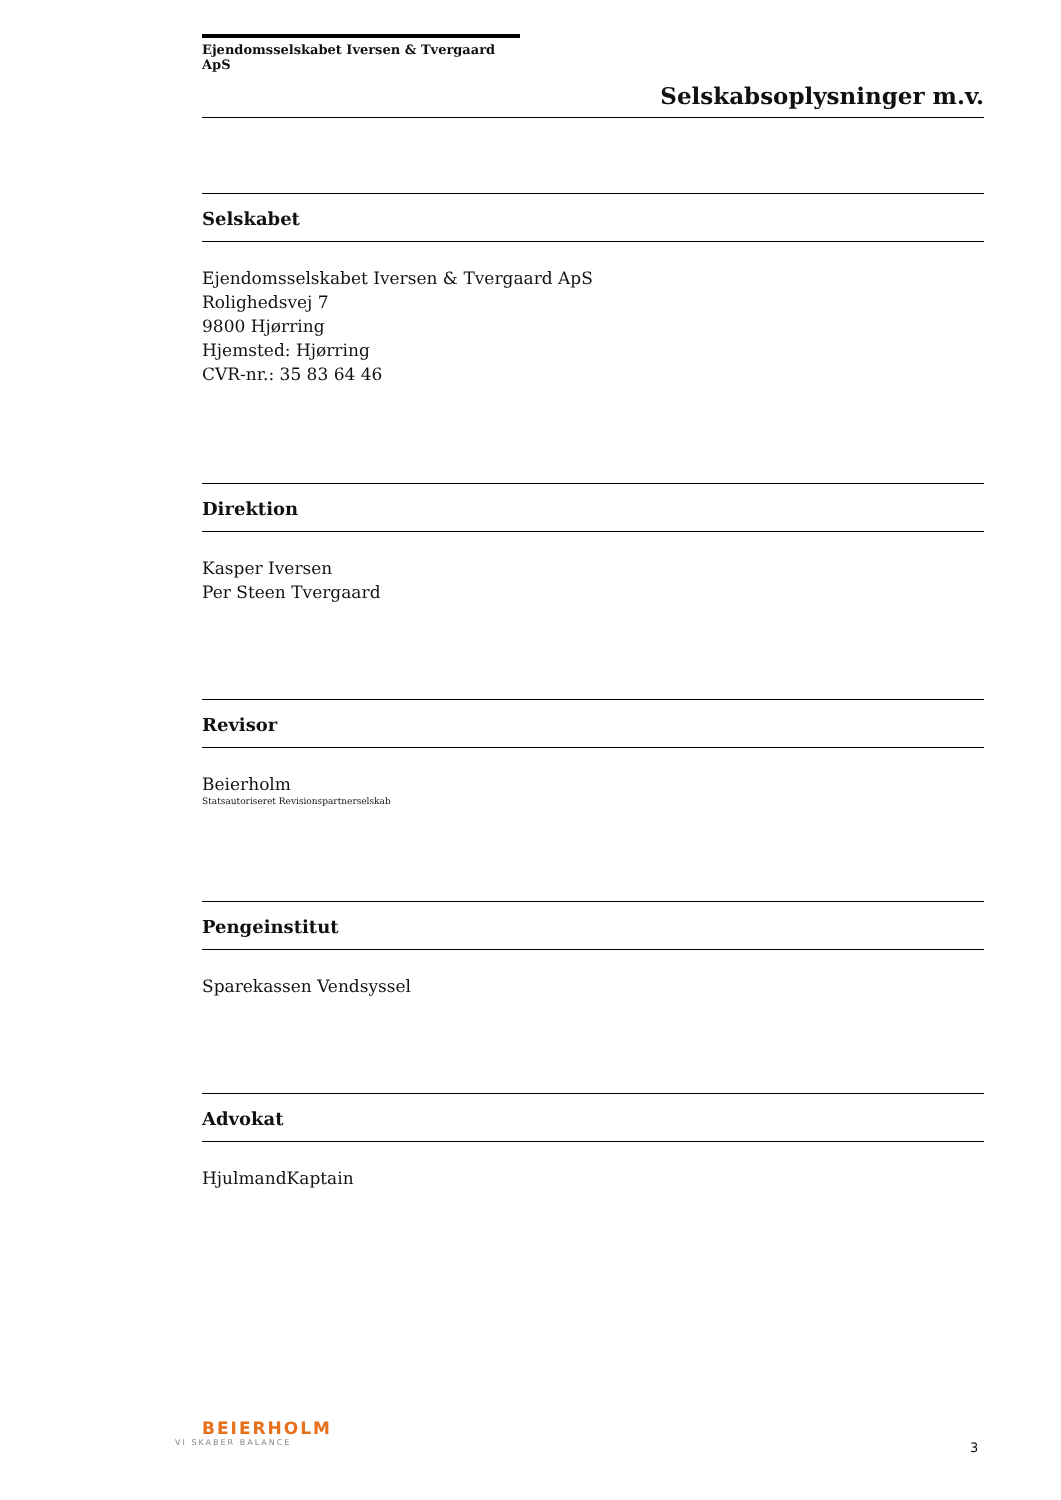Ejendomsselskabet Iversen & Tvergaard ApS
Selskabsoplysninger m.v.
Selskabet
Ejendomsselskabet Iversen & Tvergaard ApS
Rolighedsvej 7
9800 Hjørring
Hjemsted: Hjørring
CVR-nr.: 35 83 64 46
Direktion
Kasper Iversen
Per Steen Tvergaard
Revisor
Beierholm
Statsautoriseret Revisionspartnerselskab
Pengeinstitut
Sparekassen Vendsyssel
Advokat
HjulmandKaptain
BEIERHOLM
VI SKABER BALANCE
3